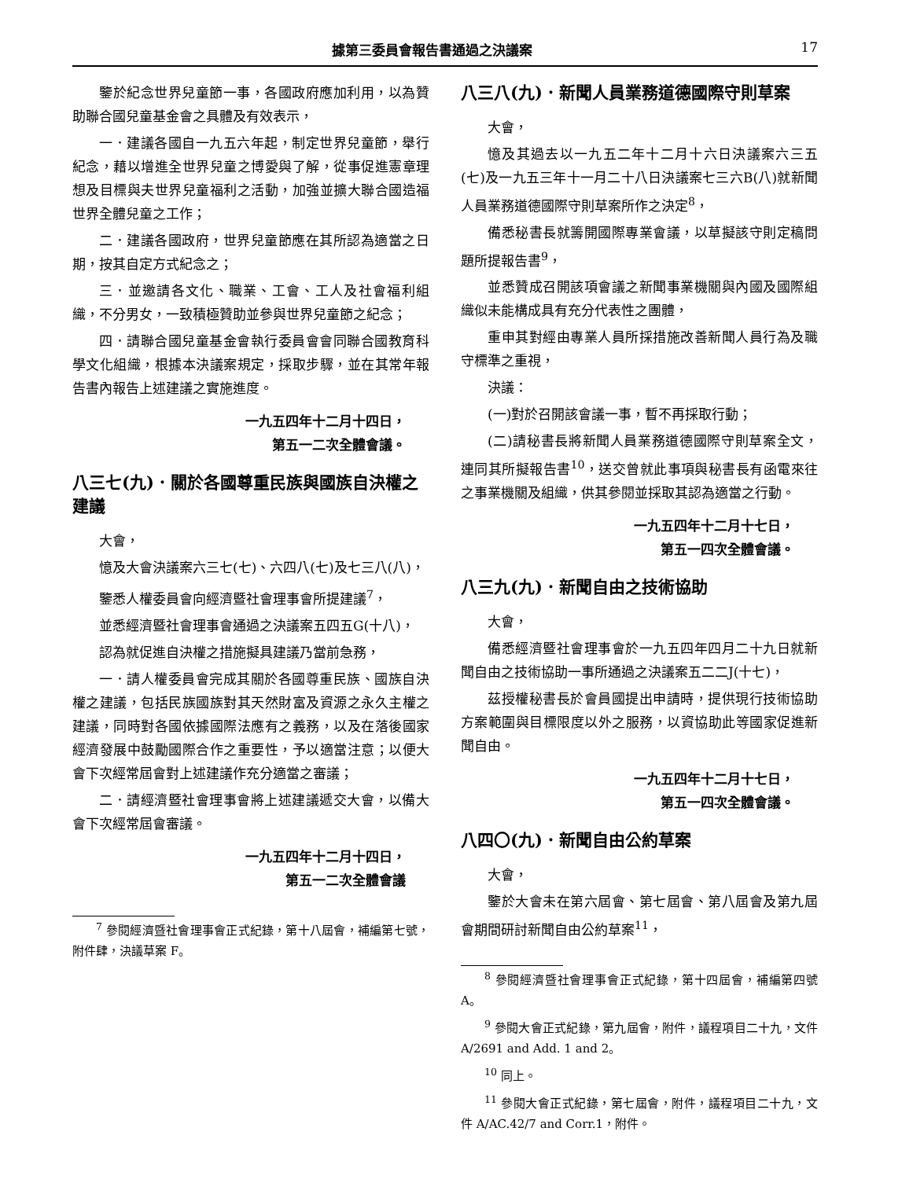據第三委員會報告書通過之決議案 17
鑒於紀念世界兒童節一事，各國政府應加利用，以為贊助聯合國兒童基金會之具體及有效表示，
一．建議各國自一九五六年起，制定世界兒童節，舉行紀念，藉以增進全世界兒童之博愛與了解，從事促進憲章理想及目標與夫世界兒童福利之活動，加強並擴大聯合國造福世界全體兒童之工作；
二．建議各國政府，世界兒童節應在其所認為適當之日期，按其自定方式紀念之；
三．並邀請各文化、職業、工會、工人及社會福利組織，不分男女，一致積極贊助並參與世界兒童節之紀念；
四．請聯合國兒童基金會執行委員會會同聯合國教育科學文化組織，根據本決議案規定，採取步驟，並在其常年報告書內報告上述建議之實施進度。
一九五四年十二月十四日，
第五一二次全體會議。
八三七(九)．關於各國尊重民族與國族自決權之建議
大會，
憶及大會決議案六三七(七)、六四八(七)及七三八(八)，
鑒悉人權委員會向經濟暨社會理事會所提建議<sup>7</sup>，
並悉經濟暨社會理事會通過之決議案五四五G(十八)，
認為就促進自決權之措施擬具建議乃當前急務，
一．請人權委員會完成其關於各國尊重民族、國族自決權之建議，包括民族國族對其天然財富及資源之永久主權之建議，同時對各國依據國際法應有之義務，以及在落後國家經濟發展中鼓勵國際合作之重要性，予以適當注意；以便大會下次經常屆會對上述建議作充分適當之審議；
二．請經濟暨社會理事會將上述建議遞交大會，以備大會下次經常屆會審議。
一九五四年十二月十四日，
第五一二次全體會議
<sup>7</sup> 參閱經濟暨社會理事會正式紀錄，第十八屆會，補編第七號，附件肆，決議草案 F。
八三八(九)．新聞人員業務道德國際守則草案
大會，
憶及其過去以一九五二年十二月十六日決議案六三五(七)及一九五三年十一月二十八日決議案七三六B(八)就新聞人員業務道德國際守則草案所作之決定<sup>8</sup>，
備悉秘書長就籌開國際專業會議，以草擬該守則定稿問題所提報告書<sup>9</sup>，
並悉贊成召開該項會議之新聞事業機關與內國及國際組織似未能構成具有充分代表性之團體，
重申其對經由專業人員所採措施改善新聞人員行為及職守標準之重視，
決議：
(一)對於召開該會議一事，暫不再採取行動；
(二)請秘書長將新聞人員業務道德國際守則草案全文，連同其所擬報告書<sup>10</sup>，送交曾就此事項與秘書長有函電來往之事業機關及組織，供其參閱並採取其認為適當之行動。
一九五四年十二月十七日，
第五一四次全體會議。
八三九(九)．新聞自由之技術協助
大會，
備悉經濟暨社會理事會於一九五四年四月二十九日就新聞自由之技術協助一事所通過之決議案五二二J(十七)，
茲授權秘書長於會員國提出申請時，提供現行技術協助方案範圍與目標限度以外之服務，以資協助此等國家促進新聞自由。
一九五四年十二月十七日，
第五一四次全體會議。
八四〇(九)．新聞自由公約草案
大會，
鑒於大會未在第六屆會、第七屆會、第八屆會及第九屆會期間研討新聞自由公約草案<sup>11</sup>，
<sup>8</sup> 參閱經濟暨社會理事會正式紀錄，第十四屆會，補編第四號 A。
<sup>9</sup> 參閱大會正式紀錄，第九屆會，附件，議程項目二十九，文件 A/2691 and Add. 1 and 2。
<sup>10</sup> 同上。
<sup>11</sup> 參閱大會正式紀錄，第七屆會，附件，議程項目二十九，文件 A/AC.42/7 and Corr.1，附件。